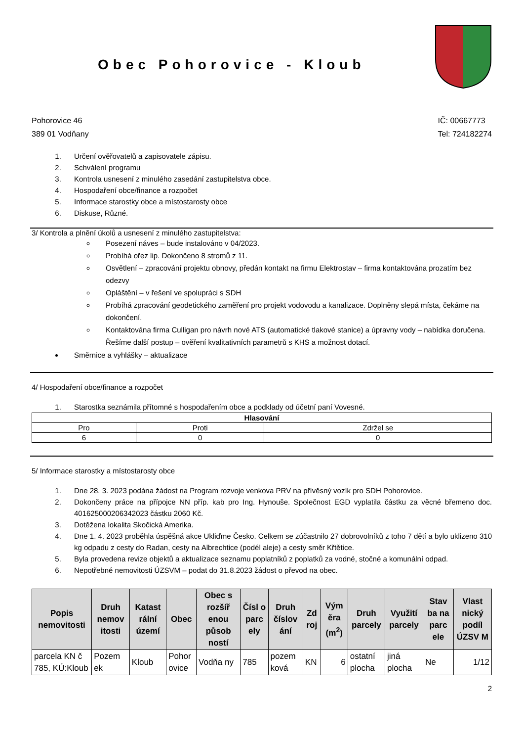Obec Pohorovice - Kloub
Pohorovice 46
389 01 Vodňany
IČ: 00667773
Tel: 724182274
1. Určení ověřovatelů a zapisovatele zápisu.
2. Schválení programu
3. Kontrola usnesení z minulého zasedání zastupitelstva obce.
4. Hospodaření obce/finance a rozpočet
5. Informace starostky obce a místostarosty obce
6. Diskuse, Různé.
3/ Kontrola a plnění úkolů a usnesení z minulého zastupitelstva:
Posezení náves – bude instalováno v 04/2023.
Probíhá ořez lip. Dokončeno 8 stromů z 11.
Osvětlení – zpracování projektu obnovy, předán kontakt na firmu Elektrostav – firma kontaktována prozatím bez odezvy
Opláštění – v řešení ve spolupráci s SDH
Probíhá zpracování geodetického zaměření pro projekt vodovodu a kanalizace. Doplněny slepá místa, čekáme na dokončení.
Kontaktována firma Culligan pro návrh nové ATS (automatické tlakové stanice) a úpravny vody – nabídka doručena. Řešíme další postup – ověření kvalitativních parametrů s KHS a možnost dotací.
Směrnice a vyhlášky – aktualizace
4/ Hospodaření obce/finance a rozpočet
1. Starostka seznámila přítomné s hospodařením obce a podklady od účetní paní Vovesné.
| Hlasování | | |
| --- | --- | --- |
| Pro | Proti | Zdržel se |
| 6 | 0 | 0 |
5/ Informace starostky a místostarosty obce
1. Dne 28. 3. 2023 podána žádost na Program rozvoje venkova PRV na přívěsný vozík pro SDH Pohorovice.
2. Dokončeny práce na přípojce NN příp. kab pro Ing. Hynouše. Společnost EGD vyplatila částku za věcné břemeno doc. 401625000206342023 částku 2060 Kč.
3. Dotěžena lokalita Skočická Amerika.
4. Dne 1. 4. 2023 proběhla úspěšná akce Ukliďme Česko. Celkem se zúčastnilo 27 dobrovolníků z toho 7 dětí a bylo uklizeno 310 kg odpadu z cesty do Radan, cesty na Albrechtice (podél aleje) a cesty směr Křtětice.
5. Byla provedena revize objektů a aktualizace seznamu poplatníků z poplatků za vodné, stočné a komunální odpad.
6. Nepotřebné nemovitosti ÚZSVM – podat do 31.8.2023 žádost o převod na obec.
| Popis nemovitosti | Druh nemov itosti | Katast rální území | Obec | Obec s rozšíř enou působ ností | Čísl o parc ely | Druh číslov ání | Zd roj | Vým ěra (m<sup>2</sup>) | Druh parcely | Využití parcely | Stav ba na parc ele | Vlast nický podíl ÚZSV M |
| --- | --- | --- | --- | --- | --- | --- | --- | --- | --- | --- | --- | --- |
| parcela KN č 785, KÚ:Kloub | Pozem ek | Kloub | Pohor ovice | Vodňa ny | 785 | pozem ková | KN | 6 | ostatní plocha | jiná plocha | Ne | 1/12 |
2